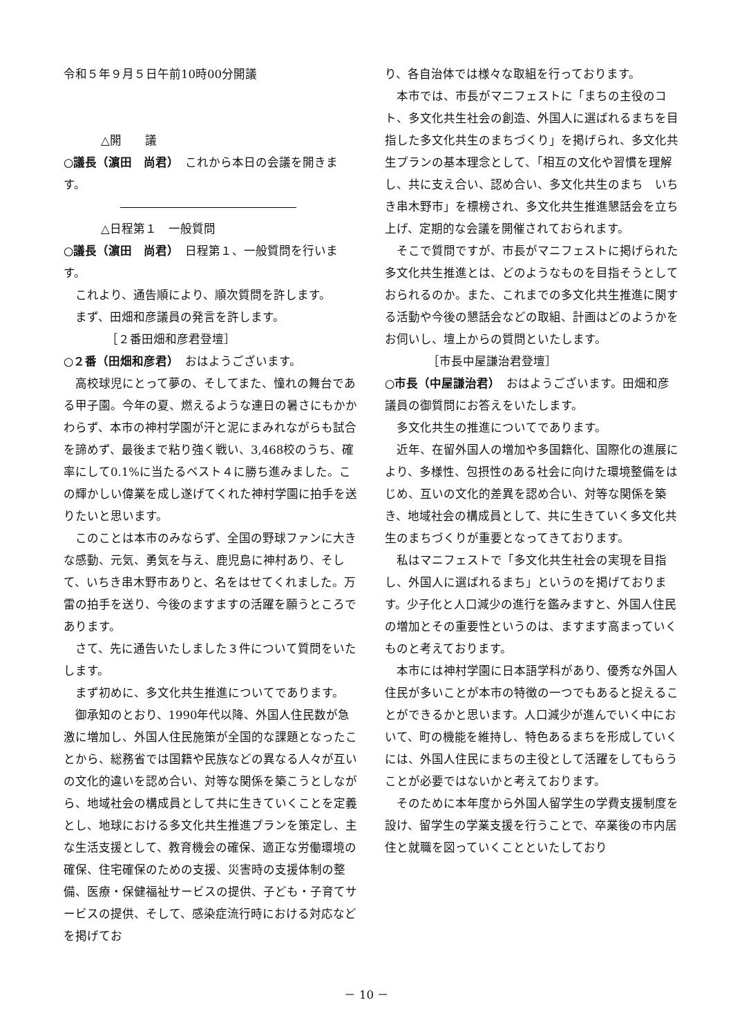令和５年９月５日午前10時00分開議
△開　　議
○議長（濵田　尚君）　これから本日の会議を開きます。
△日程第１　一般質問
○議長（濵田　尚君）　日程第１、一般質問を行います。
これより、通告順により、順次質問を許します。
まず、田畑和彦議員の発言を許します。
［２番田畑和彦君登壇］
○２番（田畑和彦君）　おはようございます。
高校球児にとって夢の、そしてまた、憧れの舞台である甲子園。今年の夏、燃えるような連日の暑さにもかかわらず、本市の神村学園が汗と泥にまみれながらも試合を諦めず、最後まで粘り強く戦い、3,468校のうち、確率にして0.1%に当たるベスト４に勝ち進みました。この輝かしい偉業を成し遂げてくれた神村学園に拍手を送りたいと思います。
このことは本市のみならず、全国の野球ファンに大きな感動、元気、勇気を与え、鹿児島に神村あり、そして、いちき串木野市ありと、名をはせてくれました。万雷の拍手を送り、今後のますますの活躍を願うところであります。
さて、先に通告いたしました３件について質問をいたします。
まず初めに、多文化共生推進についてであります。
御承知のとおり、1990年代以降、外国人住民数が急激に増加し、外国人住民施策が全国的な課題となったことから、総務省では国籍や民族などの異なる人々が互いの文化的違いを認め合い、対等な関係を築こうとしながら、地域社会の構成員として共に生きていくことを定義とし、地球における多文化共生推進プランを策定し、主な生活支援として、教育機会の確保、適正な労働環境の確保、住宅確保のための支援、災害時の支援体制の整備、医療・保健福祉サービスの提供、子ども・子育てサービスの提供、そして、感染症流行時における対応などを掲げてお
り、各自治体では様々な取組を行っております。
本市では、市長がマニフェストに「まちの主役のコト、多文化共生社会の創造、外国人に選ばれるまちを目指した多文化共生のまちづくり」を掲げられ、多文化共生プランの基本理念として、「相互の文化や習慣を理解し、共に支え合い、認め合い、多文化共生のまち　いちき串木野市」を標榜され、多文化共生推進懇話会を立ち上げ、定期的な会議を開催されておられます。
そこで質問ですが、市長がマニフェストに掲げられた多文化共生推進とは、どのようなものを目指そうとしておられるのか。また、これまでの多文化共生推進に関する活動や今後の懇話会などの取組、計画はどのようかをお伺いし、壇上からの質問といたします。
［市長中屋謙治君登壇］
○市長（中屋謙治君）　おはようございます。田畑和彦議員の御質問にお答えをいたします。
多文化共生の推進についてであります。
近年、在留外国人の増加や多国籍化、国際化の進展により、多様性、包摂性のある社会に向けた環境整備をはじめ、互いの文化的差異を認め合い、対等な関係を築き、地域社会の構成員として、共に生きていく多文化共生のまちづくりが重要となってきております。
私はマニフェストで「多文化共生社会の実現を目指し、外国人に選ばれるまち」というのを掲げております。少子化と人口減少の進行を鑑みますと、外国人住民の増加とその重要性というのは、ますます高まっていくものと考えております。
本市には神村学園に日本語学科があり、優秀な外国人住民が多いことが本市の特徴の一つでもあると捉えることができるかと思います。人口減少が進んでいく中において、町の機能を維持し、特色あるまちを形成していくには、外国人住民にまちの主役として活躍をしてもらうことが必要ではないかと考えております。
そのために本年度から外国人留学生の学費支援制度を設け、留学生の学業支援を行うことで、卒業後の市内居住と就職を図っていくことといたしており
－ 10 －